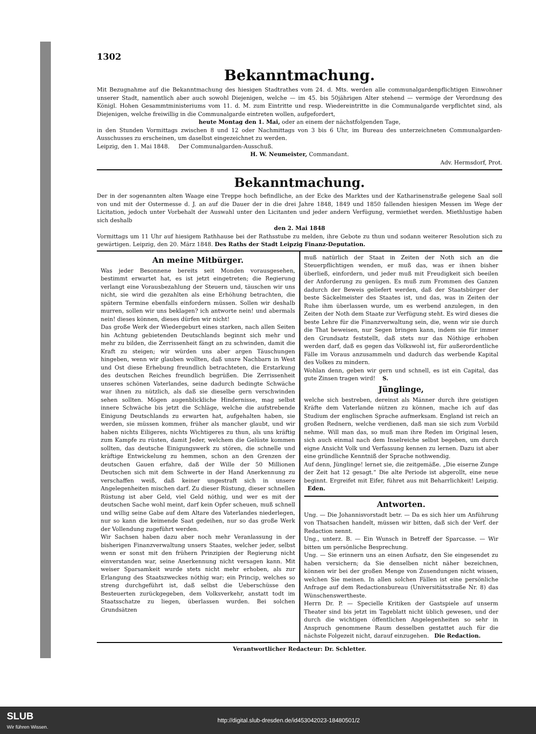1302
Bekanntmachung.
Mit Bezugnahme auf die Bekanntmachung des hiesigen Stadtrathes vom 24. d. Mts. werden alle communalgardenpflichtigen Einwohner unserer Stadt, namentlich aber auch sowohl Diejenigen, welche — im 45. bis 50jährigen Alter stehend — vermöge der Verordnung des Königl. Hohen Gesammtministeriums vom 11. d. M. zum Eintritte und resp. Wiedereintritte in die Communalgarde verpflichtet sind, als Diejenigen, welche freiwillig in die Communalgarde eintreten wollen, aufgefordert,
heute Montag den 1. Mai, oder an einem der nächstfolgenden Tage,
in den Stunden Vormittags zwischen 8 und 12 oder Nachmittags von 3 bis 6 Uhr, im Bureau des unterzeichneten Communalgarden-Ausschusses zu erscheinen, um daselbst eingezeichnet zu werden.
Leipzig, den 1. Mai 1848. Der Communalgarden-Ausschuß.
H. W. Neumeister, Commandant.
Adv. Hermsdorf, Prot.
Bekanntmachung.
Der in der sogenannten alten Waage eine Treppe hoch befindliche, an der Ecke des Marktes und der Katharinenstraße gelegene Saal soll von und mit der Ostermesse d. J. an auf die Dauer der in die drei Jahre 1848, 1849 und 1850 fallenden hiesigen Messen im Wege der Licitation, jedoch unter Vorbehalt der Auswahl unter den Licitanten und jeder andern Verfügung, vermiethet werden. Miethlustige haben sich deshalb
den 2. Mai 1848
Vormittags um 11 Uhr auf hiesigem Rathhause bei der Rathsstube zu melden, ihre Gebote zu thun und sodann weiterer Resolution sich zu gewärtigen. Leipzig, den 20. März 1848. Des Raths der Stadt Leipzig Finanz-Deputation.
An meine Mitbürger.
Was jeder Besonnene bereits seit Monden vorausgesehen, bestimmt erwartet hat, es ist jetzt eingetreten; die Regierung verlangt eine Vorausbezahlung der Steuern und, täuschen wir uns nicht, sie wird die gezahlten als eine Erhöhung betrachten, die spätern Termine ebenfalls einfordern müssen. Sollen wir deshalb murren, sollen wir uns beklagen? ich antworte nein! und abermals nein! dieses können, dieses dürfen wir nicht!
Das große Werk der Wiedergeburt eines starken, nach allen Seiten hin Achtung gebietenden Deutschlands beginnt sich mehr und mehr zu bilden, die Zerrissenheit fängt an zu schwinden, damit die Kraft zu steigen; wir würden uns aber argen Täuschungen hingeben, wenn wir glauben wollten, daß unsre Nachbarn in West und Ost diese Erhebung freundlich betrachteten, die Erstarkung des deutschen Reiches freundlich begrüßen. Die Zerrissenheit unseres schönen Vaterlandes, seine dadurch bedingte Schwäche war ihnen zu nützlich, als daß sie dieselbe gern verschwinden sehen sollten. Mögen augenblickliche Hindernisse, mag selbst innere Schwäche bis jetzt die Schläge, welche die aufstrebende Einigung Deutschlands zu erwarten hat, aufgehalten haben, sie werden, sie müssen kommen, früher als mancher glaubt, und wir haben nichts Eiligeres, nichts Wichtigeres zu thun, als uns kräftig zum Kampfe zu rüsten, damit Jeder, welchem die Gelüste kommen sollten, das deutsche Einigungswerk zu stören, die schnelle und kräftige Entwickelung zu hemmen, schon an den Grenzen der deutschen Gauen erfahre, daß der Wille der 50 Millionen Deutschen sich mit dem Schwerte in der Hand Anerkennung zu verschaffen weiß, daß keiner ungestraft sich in unsere Angelegenheiten mischen darf. Zu dieser Rüstung, dieser schnellen Rüstung ist aber Geld, viel Geld nöthig, und wer es mit der deutschen Sache wohl meint, darf kein Opfer scheuen, muß schnell und willig seine Gabe auf dem Altare des Vaterlandes niederlegen, nur so kann die keimende Saat gedeihen, nur so das große Werk der Vollendung zugeführt werden.
Wir Sachsen haben dazu aber noch mehr Veranlassung in der bisherigen Finanzverwaltung unsers Staates, welcher jeder, selbst wenn er sonst mit den frühern Prinzipien der Regierung nicht einverstanden war, seine Anerkennung nicht versagen kann. Mit weiser Sparsamkeit wurde stets nicht mehr erhoben, als zur Erlangung des Staatszweckes nöthig war; ein Princip, welches so streng durchgeführt ist, daß selbst die Ueberschüsse den Besteuerten zurückgegeben, dem Volksverkehr, anstatt todt im Staatsschatze zu liegen, überlassen wurden. Bei solchen Grundsätzen
muß natürlich der Staat in Zeiten der Noth sich an die Steuerpflichtigen wenden, er muß das, was er ihnen bisher überließ, einfordern, und jeder muß mit Freudigkeit sich beeilen der Anforderung zu genügen. Es muß zum Frommen des Ganzen dadurch der Beweis geliefert werden, daß der Staatsbürger der beste Säckelmeister des Staates ist, und das, was in Zeiten der Ruhe ihm überlassen wurde, um es werbend anzulegen, in den Zeiten der Noth dem Staate zur Verfügung steht. Es wird dieses die beste Lehre für die Finanzverwaltung sein, die, wenn wir sie durch die That beweisen, nur Segen bringen kann, indem sie für immer den Grundsatz feststellt, daß stets nur das Nöthige erhoben werden darf, daß es gegen das Volkswohl ist, für außerordentliche Fälle im Voraus anzusammeln und dadurch das werbende Kapital des Volkes zu mindern.
Wohlan denn, geben wir gern und schnell, es ist ein Capital, das gute Zinsen tragen wird! S.
Jünglinge,
welche sich bestreben, dereinst als Männer durch ihre geistigen Kräfte dem Vaterlande nützen zu können, mache ich auf das Studium der englischen Sprache aufmerksam. England ist reich an großen Rednern, welche verdienen, daß man sie sich zum Vorbild nehme. Will man das, so muß man ihre Reden im Original lesen, sich auch einmal nach dem Inselreiche selbst begeben, um durch eigne Ansicht Volk und Verfassung kennen zu lernen. Dazu ist aber eine gründliche Kenntniß der Sprache nothwendig.
Auf denn, Jünglinge! lernet sie, die zeitgemäße. „Die eiserne Zunge der Zeit hat 12 gesagt.“ Die alte Periode ist abgerollt, eine neue beginnt. Ergreifet mit Eifer, führet aus mit Beharrlichkeit! Leipzig. Eden.
Antworten.
Ung. — Die Johannisvorstadt betr. — Da es sich hier um Anführung von Thatsachen handelt, müssen wir bitten, daß sich der Verf. der Redaction nennt.
Ung., unterz. B. — Ein Wunsch in Betreff der Sparcasse. — Wir bitten um persönliche Besprechung.
Ung. — Sie erinnern uns an einen Aufsatz, den Sie eingesendet zu haben versichern; da Sie denselben nicht näher bezeichnen, können wir bei der großen Menge von Zusendungen nicht wissen, welchen Sie meinen. In allen solchen Fällen ist eine persönliche Anfrage auf dem Redactionsbureau (Universitätsstraße Nr. 8) das Wünschenswertheste.
Herrn Dr. P. — Specielle Kritiken der Gastspiele auf unserm Theater sind bis jetzt im Tageblatt nicht üblich gewesen, und der durch die wichtigen öffentlichen Angelegenheiten so sehr in Anspruch genommene Raum desselben gestattet auch für die nächste Folgezeit nicht, darauf einzugehen. Die Redaction.
Verantwortlicher Redacteur: Dr. Schletter.
SLUB
Wir führen Wissen.
http://digital.slub-dresden.de/id453042023-18480501/2